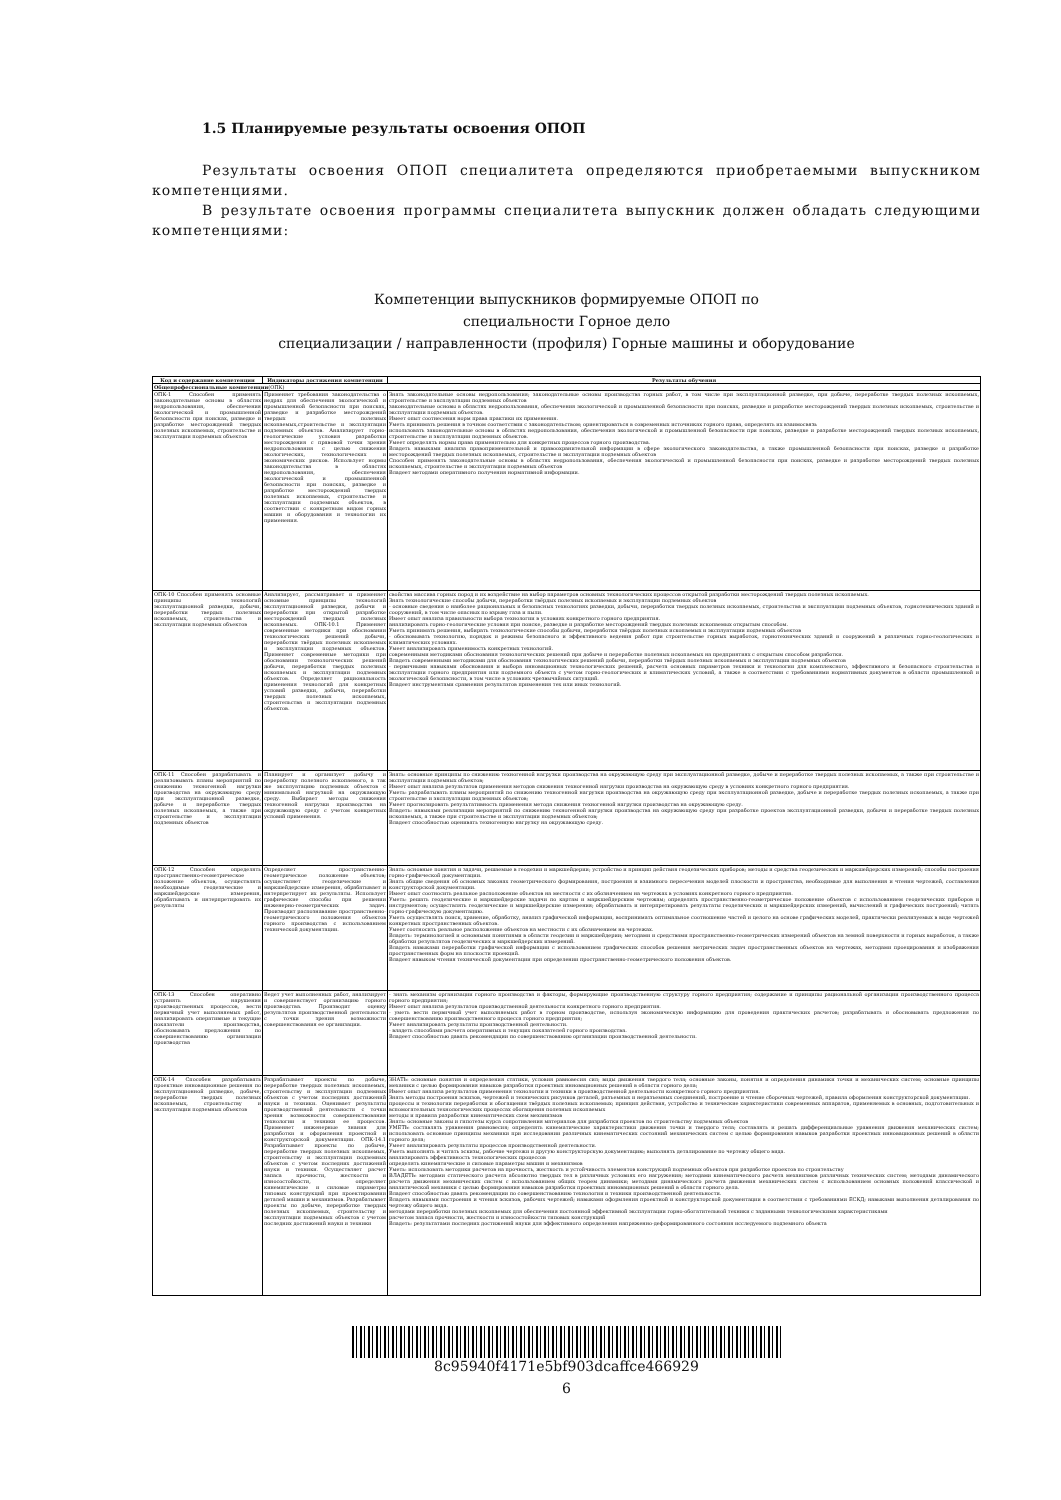1.5 Планируемые результаты освоения ОПОП
Результаты освоения ОПОП специалитета определяются приобретаемыми выпускником компетенциями.
В результате освоения программы специалитета выпускник должен обладать следующими компетенциями:
Компетенции выпускников формируемые ОПОП по
специальности Горное дело
специализации / направленности (профиля) Горные машины и оборудование
| Код и содержание компетенции | Индикаторы достижения компетенции | Результаты обучения |
| --- | --- | --- |
| Общепрофессиональные компетенции (ОПК) | | |
| ОПК-1 Способен применять законодательные основы в областях недропользования, обеспечения экологической и промышленной безопасности при поисках, разведке и разработке месторождений твердых полезных ископаемых, строительстве и эксплуатации подземных объектов | Применяет требования законодательства о недрах для обеспечения экологической и промышленной безопасности при поисках, разведке и разработке месторождений твердых полезных ископаемых,строительстве и эксплуатации подземных объектов. Анализирует горно-геологические условия разработки месторождения с правовой точки зрения недропользования с целью снижения экологических, технологических и экономических рисков. Использует нормы законодательства в областях недропользования, обеспечения экологической и промышленной безопасности при поисках, разведке и разработке месторождений твердых полезных ископаемых, строительстве и эксплуатации подземных объектов, в соответствии с конкретным видом горных машин и оборудования и технологии их применения. | Знать законодательные основы недропользования; законодательные основы производства горных работ, в том числе при эксплуатационной разведке, при добыче, переработке твердых полезных ископаемых, строительстве и эксплуатации подземных объектов законодательные основы в областях недропользования, обеспечения экологической и промышленной безопасности при поисках, разведке и разработке месторождений твердых полезных ископаемых, строительстве и эксплуатации подземных объектов. Имеет опыт соотнесения норм права практики их применения. Уметь принимать решения в точном соответствии с законодательством; ориентироваться в современных источниках горного права, определять их взаимосвязь использовать законодательные основы в областях недропользования, обеспечения экологической и промышленной безопасности при поисках, разведке и разработке месторождений твердых полезных ископаемых, строительстве и эксплуатации подземных объектов. Умеет определять нормы права применительно для конкретных процессов горного производства. Владеть навыками анализа правоприменительной и правоохранительной информации в сфере экологического законодательства, а также промышленной безопасности при поисках, разведке и разработке месторождений твердых полезных ископаемых, строительстве и эксплуатации подземных объектов Способен применять законодательные основы в областях недропользования, обеспечения экологической и промышленной безопасности при поисках, разведке и разработке месторождений твердых полезных ископаемых, строительстве и эксплуатации подземных объектов Владеет методами оперативного получения нормативной информации. |
| ОПК-10 Способен применять основные принципы технологий эксплуатационной разведки, добычи, переработки твердых полезных ископаемых, строительства и эксплуатации подземных объектов | Анализирует, рассматривает и применяет основные принципы технологий эксплуатационной разведки, добычи и переработки при открытой разработке месторождений твердых полезных ископаемых. ОПК-10.1 Применяет современные методики при обосновании технологических решений добычи, переработки твёрдых полезных ископаемых и эксплуатации подземных объектов. Применяет современные методики при обосновании технологических решений добычи, переработки твердых полезных ископаемых и эксплуатации подземных объектов. Определяет рациональность применения технологий для конкретных условий разведки, добычи, переработки твердых полезных ископаемых, строительства и эксплуатации подземных объектов. | свойства массива горных пород и их воздействие на выбор параметров основных технологических процессов открытой разработки месторождений твердых полезных ископаемых. Знать технологические способы добычи, переработки твёрдых полезных ископаемых и эксплуатации подземных объектов - основные сведения о наиболее рациональных и безопасных технологиях разведки, добычи, переработки твердых полезных ископаемых, строительства и эксплуатации подземных объектов, горнотехнических зданий и сооружений, в том числе опасных по взрыву газа и пыли. Имеет опыт анализа правильности выбора технологии в условиях конкретного горного предприятия. анализировать горно-геологические условия при поиске, разведке и разработке месторождений твердых полезных ископаемых открытым способом. Уметь принимать решения, выбирать технологические способы добычи, переработки твёрдых полезных ископаемых и эксплуатации подземных объектов - обосновывать технологию, порядок и режимы безопасного и эффективного ведения работ при строительстве горных выработок, горнотехнических зданий и сооружений в различных горно-геологических и климатических условиях. Умеет анализировать применимость конкретных технологий. современными методиками обоснования технологических решений при добыче и переработке полезных ископаемых на предприятиях с открытым способом разработки. Владеть современными методиками для обоснования технологических решений добычи, переработки твёрдых полезных ископаемых и эксплуатации подземных объектов - первичными навыками обоснования и выбора инновационных технологических решений, расчета основных параметров техники и технологии для комплексного, эффективного и безопасного строительства и эксплуатации горного предприятия или подземного объекта с учетом горно-геологических и климатических условий, а также в соответствии с требованиями нормативных документов в области промышленной и экологической безопасности, в том числе в условиях чрезвычайных ситуаций. Владеет инструментами сравнения результатов применения тех или иных технологий. |
| ОПК-11 Способен разрабатывать и реализовывать планы мероприятий по снижению техногенной нагрузки производства на окружающую среду при эксплуатационной разведке, добыче и переработке твердых полезных ископаемых, а также при строительстве и эксплуатации подземных объектов | Планирует и организует добычу и переработку полезного ископаемого, а так же эксплуатацию подземных объектов с минимальной нагрузкой на окружающую среду. Выбирает методы снижения техногенной нагрузки производства на окружающую среду с учетом конкретных условий применения. | Знать: основные принципы по снижению техногенной нагрузки производства на окружающую среду при эксплуатационной разведке, добыче и переработке твердых полезных ископаемых, а также при строительстве и эксплуатации подземных объектов; Имеет опыт анализа результатов применения методов снижения техногенной нагрузки производства на окружающую среду в условиях конкретного горного предприятия. Уметь: разрабатывать планы мероприятий по снижению техногенной нагрузки производства на окружающую среду при эксплуатационной разведке, добыче и переработке твердых полезных ископаемых, а также при строительстве и эксплуатации подземных объектов; Умеет прогнозировать результативность применения метода снижения техногенной нагрузки производства на окружающую среду. Владеть: навыками реализации мероприятий по снижению техногенной нагрузки производства на окружающую среду при разработке проектов эксплуатационной разведки, добычи и переработке твердых полезных ископаемых, а также при строительстве и эксплуатации подземных объектов; Владеет способностью оценивать техногенную нагрузку на окружающую среду. |
| ОПК-12 Способен определять пространственно-геометрическое положение объектов, осуществлять необходимые геодезические и маркшейдерские измерения, обрабатывать и интерпретировать их результаты | Определяет пространственно-геометрическое положение объектов; осуществляет геодезические и маркшейдерские измерения, обрабатывает и интерпретирует их результаты. Использует графические способы при решении инженерно-геометрических задач. Производит распознавание пространственно-геометрического положения объектов горного производства с использованием технической документации. | Знать: основные понятия и задачи, решаемые в геодезии и маркшейдерии; устройство и принцип действия геодезических приборов; методы и средства геодезических и маркшейдерских измерений; способы построения горно-графической документации. Знать общие сведения об основных законах геометрического формирования, построения и взаимного пересечения моделей плоскости и пространства, необходимые для выполнения и чтения чертежей, составления конструкторской документации. Имеет опыт соотносить реальное расположение объектов на местности с их обозначением на чертежах в условиях конкретного горного предприятия. Уметь: решать геодезические и маркшейдерские задачи по картам и маркшейдерским чертежам; определять пространственно-геометрическое положение объектов с использованием геодезических приборов и инструментов; осуществлять геодезические и маркшейдерские измерения; обрабатывать и интерпретировать результаты геодезических и маркшейдерских измерений, вычислений и графических построений; читать горно-графическую документацию. Уметь осуществлять поиск, хранение, обработку, анализ графической информации, воспринимать оптимальное соотношение частей и целого на основе графических моделей, практически реализуемых в виде чертежей конкретных пространственных объектов. Умеет соотносить реальное расположение объектов на местности с их обозначением на чертежах. Владеть: терминологией и основными понятиями в области геодезии и маркшейдерии; методами и средствами пространственно-геометрических измерений объектов на земной поверхности и горных выработок, а также обработки результатов геодезических и маркшейдерских измерений. Владеть навыками переработки графической информации с использованием графических способов решения метрических задач пространственных объектов на чертежах, методами проецирования и изображения пространственных форм на плоскости проекций. Владеет навыком чтения технической документации при определении пространственно-геометрического положения объектов. |
| ОПК-13 Способен оперативно устранять нарушения производственных процессов, вести первичный учет выполняемых работ, анализировать оперативные и текущие показатели производства, обосновывать предложения по совершенствованию организации производства | Ведет учет выполненных работ, анализирует и совершенствует организацию горного производства. Производит оценку результатов производственной деятельности с точки зрения возможности совершенствования ее организации. | - знать механизм организации горного производства и факторы, формирующие производственную структуру горного предприятия; содержание и принципы рациональной организации производственного процесса горного предприятия; Имеет опыт анализа результатов производственной деятельности конкретного горного предприятия. - уметь вести первичный учет выполняемых работ в горном производстве, используя экономическую информацию для проведения практических расчетов; разрабатывать и обосновывать предложения по совершенствованию производственного процесса горного предприятия; Умеет анализировать результаты производственной деятельности. - владеть способами расчета оперативных и текущих показателей горного производства. Владеет способностью давать рекомендации по совершенствованию организации производственной деятельности. |
| ОПК-14 Способен разрабатывать проектные инновационные решения по эксплуатационной разведке, добыче, переработке твердых полезных ископаемых, строительству и эксплуатации подземных объектов | Разрабатывает проекты по добыче, переработке твердых полезных ископаемых, строительству и эксплуатации подземных объектов с учетом последних достижений науки и техники. Оценивает результаты производственной деятельности с точки зрения возможности совершенствования технологии и техники ее процессов. Применяет инженерные знания для разработки и оформления проектной и конструкторской документации. ОПК-14.1 Разрабатывает проекты по добыче, переработке твердых полезных ископаемых, строительству и эксплуатации подземных объектов с учетом последних достижений науки и техники. Осуществляет расчет запаса прочности, жесткости и износостойкости, определяет кинематические и силовые параметры типовых конструкций при проектировании деталей машин и механизмов. Разрабатывает проекты по добыче, переработке твердых полезных ископаемых, строительству и эксплуатации подземных объектов с учетом последних достижений науки и техники | ЗНАТЬ: основные понятия и определения статики, условия равновесия сил; виды движения твердого тела; основные законы, понятия и определения динамики точки и механических систем; основные принципы механики с целью формирования навыков разработки проектных инновационных решений в области горного дела; Имеет опыт анализа результатов применения технологии и техники в производственной деятельности конкретного горного предприятия. Знать методы построения эскизов, чертежей и технических рисунков деталей, разъемных и неразъемных соединений, построение и чтение сборочных чертежей, правила оформления конструкторской документации. процессы и технологии переработки и обогащения твёрдых полезных ископаемых; принцип действия, устройство и технические характеристики современных аппаратов, применяемых в основных, подготовительных и вспомогательных технологических процессах обогащения полезных ископаемых методы и правила разработки кинематических схем механизмов Знать: основные законы и гипотезы курса сопротивления материалов для разработки проектов по строительству подземных объектов УМЕТЬ: составлять уравнения равновесия; определять кинематические характеристики движения точки и твердого тела; составлять и решать дифференциальные уравнения движения механических систем; использовать основные принципы механики при исследовании различных кинематических состояний механических систем с целью формирования навыков разработки проектных инновационных решений в области горного дела; Умеет анализировать результаты процессов производственной деятельности. Уметь выполнять и читать эскизы, рабочие чертежи и другую конструкторскую документацию; выполнять деталирование по чертежу общего вида. анализировать эффективность технологических процессов определять кинематические и силовые параметры машин и механизмов Уметь: использовать методики расчетов на прочность, жесткость и устойчивость элементов конструкций подземных объектов при разработке проектов по строительству ВЛАДЕТЬ: методами статического расчета абсолютно твердых тел в различных условиях его нагружения; методами кинематического расчета механизмов различных технических систем; методами динамического расчета движения механических систем с использованием общих теорем динамики; методами динамического расчета движения механических систем с использованием основных положений классической и аналитической механики с целью формирования навыков разработки проектных инновационных решений в области горного дела. Владеет способностью давать рекомендации по совершенствованию технологии и техники производственной деятельности. Владеть навыками построения и чтения эскизов, рабочих чертежей; навыками оформления проектной и конструкторской документации в соответствии с требованиями ЕСКД; навыками выполнения деталирования по чертежу общего вида. методами переработки полезных ископаемых для обеспечения постоянной эффективной эксплуатации горно-обогатительной техники с заданными технологическими характеристиками расчетом запаса прочности, жесткости и износостойкости типовых конструкций Владеть: результатами последних достижений науки для эффективного определения напряженно-деформированного состояния исследуемого подземного объекта |
8c95940f4171e5bf903dcaffce466929
6